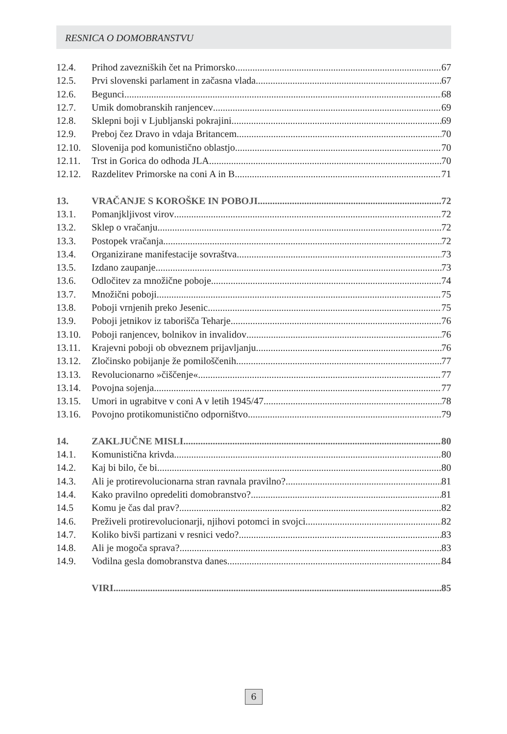RESNICA O DOMOBRANSTVU
12.4. Prihod zavezniških čet na Primorsko 67
12.5. Prvi slovenski parlament in začasna vlada 67
12.6. Begunci 68
12.7. Umik domobranskih ranjencev 69
12.8. Sklepni boji v Ljubljanski pokrajini 69
12.9. Preboj čez Dravo in vdaja Britancem 70
12.10. Slovenija pod komunistično oblastjo 70
12.11. Trst in Gorica do odhoda JLA 70
12.12. Razdelitev Primorske na coni A in B 71
13. VRAČANJE S KOROŠKE IN POBOJI 72
13.1. Pomanjkljivost virov 72
13.2. Sklep o vračanju 72
13.3. Postopek vračanja 72
13.4. Organizirane manifestacije sovraštva 73
13.5. Izdano zaupanje 73
13.6. Odločitev za množične poboje 74
13.7. Množični poboji 75
13.8. Poboji vrnjenih preko Jesenic 75
13.9. Poboji jetnikov iz taborišča Teharje 76
13.10. Poboji ranjencev, bolnikov in invalidov 76
13.11. Krajevni poboji ob obveznem prijavljanju 76
13.12. Zločinsko pobijanje že pomiloščenih 77
13.13. Revolucionarno »čiščenje« 77
13.14. Povojna sojenja 77
13.15. Umori in ugrabitve v coni A v letih 1945/47 78
13.16. Povojno protikomunistično odporništvo 79
14. ZAKLJUČNE MISLI 80
14.1. Komunistična krivda 80
14.2. Kaj bi bilo, če bi 80
14.3. Ali je protirevolucionarna stran ravnala pravilno? 81
14.4. Kako pravilno opredeliti domobranstvo? 81
14.5 Komu je čas dal prav? 82
14.6. Preživeli protirevolucionarji, njihovi potomci in svojci 82
14.7. Koliko bivši partizani v resnici vedo? 83
14.8. Ali je mogoča sprava? 83
14.9. Vodilna gesla domobranstva danes 84
VIRI 85
6